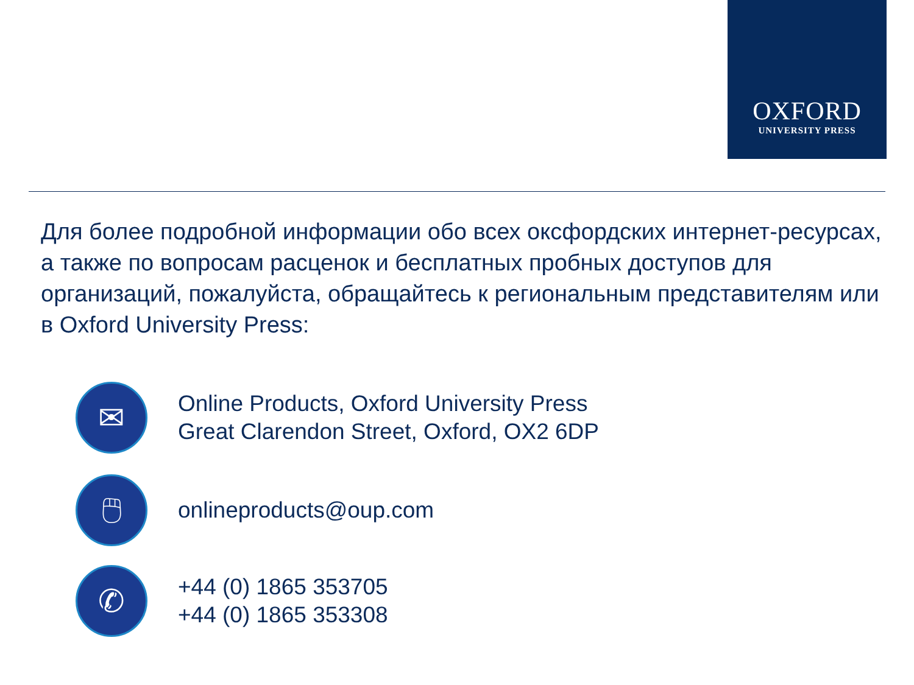OXFORD
UNIVERSITY PRESS
Для более подробной информации обо всех оксфордских интернет-ресурсах, а также по вопросам расценок и бесплатных пробных доступов для организаций, пожалуйста, обращайтесь к региональным представителям или в Oxford University Press:
✉
Online Products, Oxford University Press
Great Clarendon Street, Oxford, OX2 6DP
🖱
onlineproducts@oup.com
✆
+44 (0) 1865 353705
+44 (0) 1865 353308